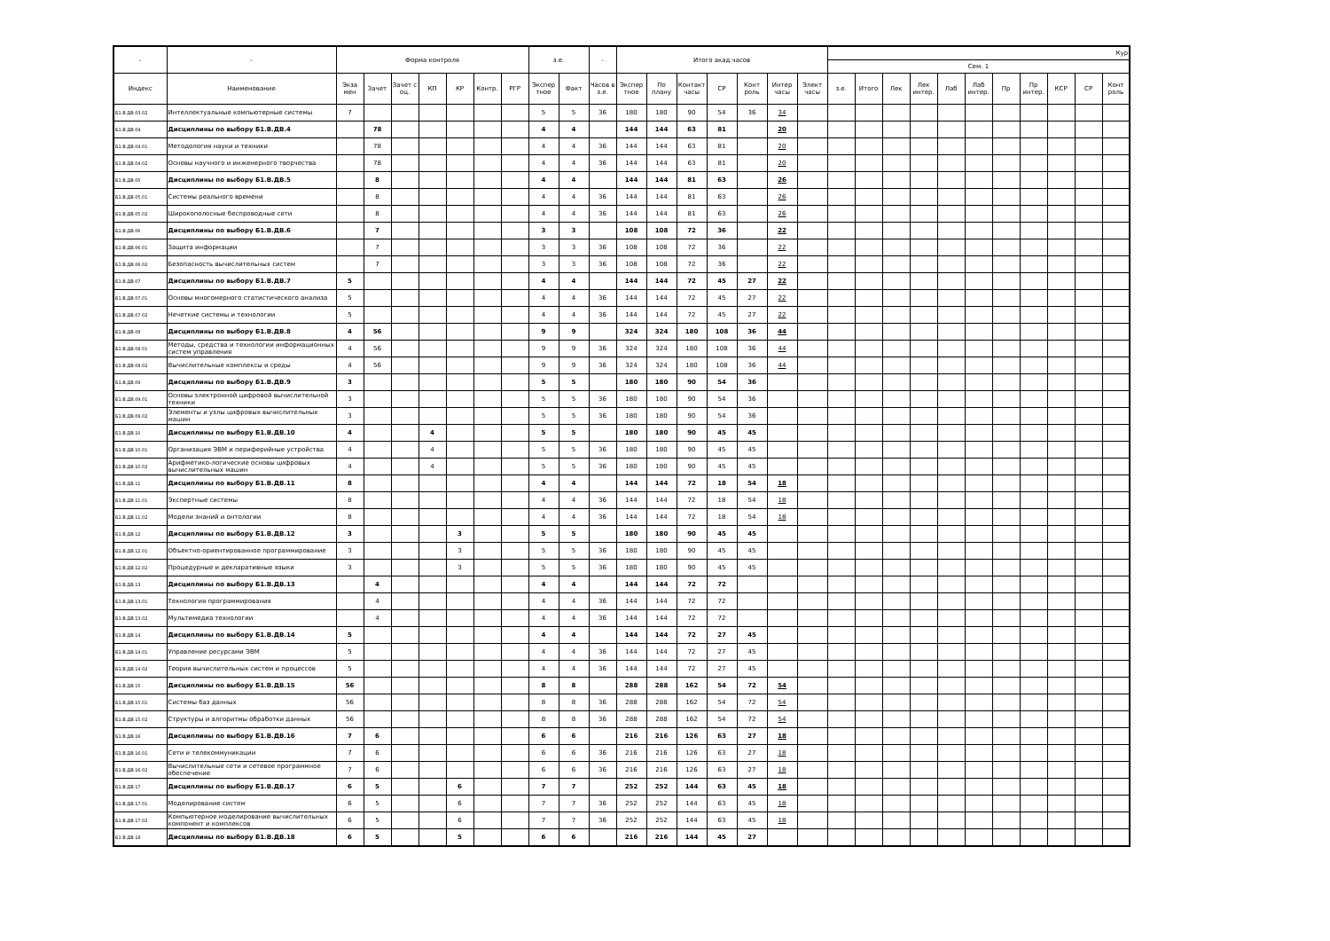| - | - | Форма контроля | | | | | | | з.е. | | - | Итого акад.часов | | | | | | | Кур | | | | | | | | | | |
| --- | --- | --- | --- | --- | --- | --- | --- | --- | --- | --- | --- | --- | --- | --- | --- | --- | --- | --- | --- | --- | --- | --- | --- | --- | --- | --- | --- | --- | --- |
| | | | | | | | | | | | | | | | | | | | Сем. 1 | | | | | | | | | | |
| Индекс | Наименование | Экза мен | Зачет | Зачет с оц. | КП | КР | Контр. | РГР | Экспер тное | Факт | Часов в з.е. | Экспер тное | По плану | Контакт часы | СР | Конт роль | Интер часы | Элект часы | з.е. | Итого | Лек | Лек интер. | Лаб | Лаб интер. | Пр | Пр интер. | КСР | СР | Конт роль |
| Б1.В.ДВ.03.02 | Интеллектуальные компьютерные системы | 7 | | | | | | | 5 | 5 | 36 | 180 | 180 | 90 | 54 | 36 | 34 | | | | | | | | | | | | |
| Б1.В.ДВ.04 | Дисциплины по выбору Б1.В.ДВ.4 | | 78 | | | | | | 4 | 4 | | 144 | 144 | 63 | 81 | | 20 | | | | | | | | | | | | |
| Б1.В.ДВ.04.01 | Методология науки и техники | | 78 | | | | | | 4 | 4 | 36 | 144 | 144 | 63 | 81 | | 20 | | | | | | | | | | | | |
| Б1.В.ДВ.04.02 | Основы научного и инженерного творчества | | 78 | | | | | | 4 | 4 | 36 | 144 | 144 | 63 | 81 | | 20 | | | | | | | | | | | | |
| Б1.В.ДВ.05 | Дисциплины по выбору Б1.В.ДВ.5 | | 8 | | | | | | 4 | 4 | | 144 | 144 | 81 | 63 | | 26 | | | | | | | | | | | | |
| Б1.В.ДВ.05.01 | Системы реального времени | | 8 | | | | | | 4 | 4 | 36 | 144 | 144 | 81 | 63 | | 26 | | | | | | | | | | | | |
| Б1.В.ДВ.05.02 | Широкополосные беспроводные сети | | 8 | | | | | | 4 | 4 | 36 | 144 | 144 | 81 | 63 | | 26 | | | | | | | | | | | | |
| Б1.В.ДВ.06 | Дисциплины по выбору Б1.В.ДВ.6 | | 7 | | | | | | 3 | 3 | | 108 | 108 | 72 | 36 | | 22 | | | | | | | | | | | | |
| Б1.В.ДВ.06.01 | Защита информации | | 7 | | | | | | 3 | 3 | 36 | 108 | 108 | 72 | 36 | | 22 | | | | | | | | | | | | |
| Б1.В.ДВ.06.02 | Безопасность вычислительных систем | | 7 | | | | | | 3 | 3 | 36 | 108 | 108 | 72 | 36 | | 22 | | | | | | | | | | | | |
| Б1.В.ДВ.07 | Дисциплины по выбору Б1.В.ДВ.7 | 5 | | | | | | | 4 | 4 | | 144 | 144 | 72 | 45 | 27 | 22 | | | | | | | | | | | | |
| Б1.В.ДВ.07.01 | Основы многомерного статистического анализа | 5 | | | | | | | 4 | 4 | 36 | 144 | 144 | 72 | 45 | 27 | 22 | | | | | | | | | | | | |
| Б1.В.ДВ.07.02 | Нечеткие системы и технологии | 5 | | | | | | | 4 | 4 | 36 | 144 | 144 | 72 | 45 | 27 | 22 | | | | | | | | | | | | |
| Б1.В.ДВ.08 | Дисциплины по выбору Б1.В.ДВ.8 | 4 | 56 | | | | | | 9 | 9 | | 324 | 324 | 180 | 108 | 36 | 44 | | | | | | | | | | | | |
| Б1.В.ДВ.08.01 | Методы, средства и технологии информационных систем управления | 4 | 56 | | | | | | 9 | 9 | 36 | 324 | 324 | 180 | 108 | 36 | 44 | | | | | | | | | | | | |
| Б1.В.ДВ.08.02 | Вычислительные комплексы и среды | 4 | 56 | | | | | | 9 | 9 | 36 | 324 | 324 | 180 | 108 | 36 | 44 | | | | | | | | | | | | |
| Б1.В.ДВ.09 | Дисциплины по выбору Б1.В.ДВ.9 | 3 | | | | | | | 5 | 5 | | 180 | 180 | 90 | 54 | 36 | | | | | | | | | | | | | |
| Б1.В.ДВ.09.01 | Основы электронной цифровой вычислительной техники | 3 | | | | | | | 5 | 5 | 36 | 180 | 180 | 90 | 54 | 36 | | | | | | | | | | | | | |
| Б1.В.ДВ.09.02 | Элементы и узлы цифровых вычислительных машин | 3 | | | | | | | 5 | 5 | 36 | 180 | 180 | 90 | 54 | 36 | | | | | | | | | | | | | |
| Б1.В.ДВ.10 | Дисциплины по выбору Б1.В.ДВ.10 | 4 | | | 4 | | | | 5 | 5 | | 180 | 180 | 90 | 45 | 45 | | | | | | | | | | | | | |
| Б1.В.ДВ.10.01 | Организация ЭВМ и периферийные устройства | 4 | | | 4 | | | | 5 | 5 | 36 | 180 | 180 | 90 | 45 | 45 | | | | | | | | | | | | | |
| Б1.В.ДВ.10.02 | Арифметико-логические основы цифровых вычислительных машин | 4 | | | 4 | | | | 5 | 5 | 36 | 180 | 180 | 90 | 45 | 45 | | | | | | | | | | | | | |
| Б1.В.ДВ.11 | Дисциплины по выбору Б1.В.ДВ.11 | 8 | | | | | | | 4 | 4 | | 144 | 144 | 72 | 18 | 54 | 18 | | | | | | | | | | | | |
| Б1.В.ДВ.11.01 | Экспертные системы | 8 | | | | | | | 4 | 4 | 36 | 144 | 144 | 72 | 18 | 54 | 18 | | | | | | | | | | | | |
| Б1.В.ДВ.11.02 | Модели знаний и онтологии | 8 | | | | | | | 4 | 4 | 36 | 144 | 144 | 72 | 18 | 54 | 18 | | | | | | | | | | | | |
| Б1.В.ДВ.12 | Дисциплины по выбору Б1.В.ДВ.12 | 3 | | | | 3 | | | 5 | 5 | | 180 | 180 | 90 | 45 | 45 | | | | | | | | | | | | | |
| Б1.В.ДВ.12.01 | Объектно-ориентированное программирование | 3 | | | | 3 | | | 5 | 5 | 36 | 180 | 180 | 90 | 45 | 45 | | | | | | | | | | | | | |
| Б1.В.ДВ.12.02 | Процедурные и декларативные языки | 3 | | | | 3 | | | 5 | 5 | 36 | 180 | 180 | 90 | 45 | 45 | | | | | | | | | | | | | |
| Б1.В.ДВ.13 | Дисциплины по выбору Б1.В.ДВ.13 | | 4 | | | | | | 4 | 4 | | 144 | 144 | 72 | 72 | | | | | | | | | | | | | | |
| Б1.В.ДВ.13.01 | Технология программирования | | 4 | | | | | | 4 | 4 | 36 | 144 | 144 | 72 | 72 | | | | | | | | | | | | | | |
| Б1.В.ДВ.13.02 | Мультимедиа технологии | | 4 | | | | | | 4 | 4 | 36 | 144 | 144 | 72 | 72 | | | | | | | | | | | | | | |
| Б1.В.ДВ.14 | Дисциплины по выбору Б1.В.ДВ.14 | 5 | | | | | | | 4 | 4 | | 144 | 144 | 72 | 27 | 45 | | | | | | | | | | | | | |
| Б1.В.ДВ.14.01 | Управление ресурсами ЭВМ | 5 | | | | | | | 4 | 4 | 36 | 144 | 144 | 72 | 27 | 45 | | | | | | | | | | | | | |
| Б1.В.ДВ.14.02 | Теория вычислительных систем и процессов | 5 | | | | | | | 4 | 4 | 36 | 144 | 144 | 72 | 27 | 45 | | | | | | | | | | | | | |
| Б1.В.ДВ.15 | Дисциплины по выбору Б1.В.ДВ.15 | 56 | | | | | | | 8 | 8 | | 288 | 288 | 162 | 54 | 72 | 54 | | | | | | | | | | | | |
| Б1.В.ДВ.15.01 | Системы баз данных | 56 | | | | | | | 8 | 8 | 36 | 288 | 288 | 162 | 54 | 72 | 54 | | | | | | | | | | | | |
| Б1.В.ДВ.15.02 | Структуры и алгоритмы обработки данных | 56 | | | | | | | 8 | 8 | 36 | 288 | 288 | 162 | 54 | 72 | 54 | | | | | | | | | | | | |
| Б1.В.ДВ.16 | Дисциплины по выбору Б1.В.ДВ.16 | 7 | 6 | | | | | | 6 | 6 | | 216 | 216 | 126 | 63 | 27 | 18 | | | | | | | | | | | | |
| Б1.В.ДВ.16.01 | Сети и телекоммуникации | 7 | 6 | | | | | | 6 | 6 | 36 | 216 | 216 | 126 | 63 | 27 | 18 | | | | | | | | | | | | |
| Б1.В.ДВ.16.02 | Вычислительные сети и сетевое программное обеспечение | 7 | 6 | | | | | | 6 | 6 | 36 | 216 | 216 | 126 | 63 | 27 | 18 | | | | | | | | | | | | |
| Б1.В.ДВ.17 | Дисциплины по выбору Б1.В.ДВ.17 | 6 | 5 | | | 6 | | | 7 | 7 | | 252 | 252 | 144 | 63 | 45 | 18 | | | | | | | | | | | | |
| Б1.В.ДВ.17.01 | Моделирование систем | 6 | 5 | | | 6 | | | 7 | 7 | 36 | 252 | 252 | 144 | 63 | 45 | 18 | | | | | | | | | | | | |
| Б1.В.ДВ.17.02 | Компьютерное моделирование вычислительных компонент и комплексов | 6 | 5 | | | 6 | | | 7 | 7 | 36 | 252 | 252 | 144 | 63 | 45 | 18 | | | | | | | | | | | | |
| Б1.В.ДВ.18 | Дисциплины по выбору Б1.В.ДВ.18 | 6 | 5 | | | 5 | | | 6 | 6 | | 216 | 216 | 144 | 45 | 27 | | | | | | | | | | | | | |